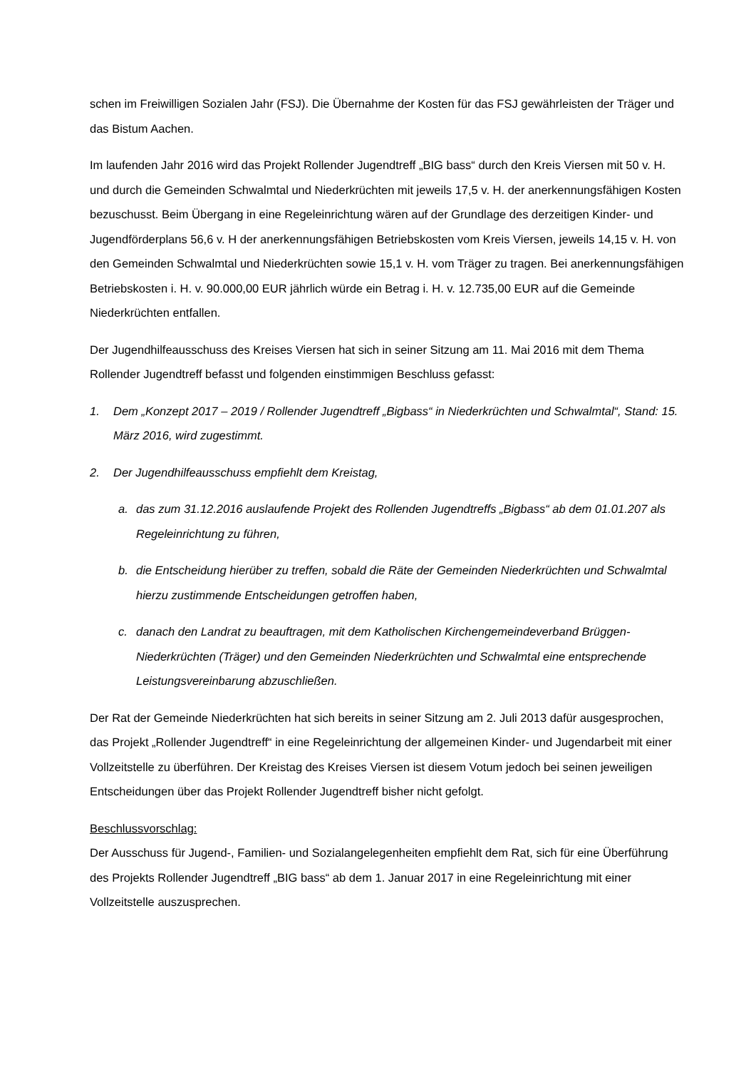schen im Freiwilligen Sozialen Jahr (FSJ). Die Übernahme der Kosten für das FSJ gewährleisten der Träger und das Bistum Aachen.
Im laufenden Jahr 2016 wird das Projekt Rollender Jugendtreff „BIG bass“ durch den Kreis Viersen mit 50 v. H. und durch die Gemeinden Schwalmtal und Niederkrüchten mit jeweils 17,5 v. H. der anerkennungsfähigen Kosten bezuschusst. Beim Übergang in eine Regeleinrichtung wären auf der Grundlage des derzeitigen Kinder- und Jugendförderplans 56,6 v. H der anerkennungsfähigen Betriebskosten vom Kreis Viersen, jeweils 14,15 v. H. von den Gemeinden Schwalmtal und Niederkrüchten sowie 15,1 v. H. vom Träger zu tragen. Bei anerkennungsfähigen Betriebskosten i. H. v. 90.000,00 EUR jährlich würde ein Betrag i. H. v. 12.735,00 EUR auf die Gemeinde Niederkrüchten entfallen.
Der Jugendhilfeausschuss des Kreises Viersen hat sich in seiner Sitzung am 11. Mai 2016 mit dem Thema Rollender Jugendtreff befasst und folgenden einstimmigen Beschluss gefasst:
1. Dem „Konzept 2017 – 2019 / Rollender Jugendtreff „Bigbass“ in Niederkrüchten und Schwalmtal“, Stand: 15. März 2016, wird zugestimmt.
2. Der Jugendhilfeausschuss empfiehlt dem Kreistag,
a. das zum 31.12.2016 auslaufende Projekt des Rollenden Jugendtreffs „Bigbass“ ab dem 01.01.207 als Regeleinrichtung zu führen,
b. die Entscheidung hierüber zu treffen, sobald die Räte der Gemeinden Niederkrüchten und Schwalmtal hierzu zustimmende Entscheidungen getroffen haben,
c. danach den Landrat zu beauftragen, mit dem Katholischen Kirchengemeindeverband Brüggen-Niederkrüchten (Träger) und den Gemeinden Niederkrüchten und Schwalmtal eine entsprechende Leistungsvereinbarung abzuschließen.
Der Rat der Gemeinde Niederkrüchten hat sich bereits in seiner Sitzung am 2. Juli 2013 dafür ausgesprochen, das Projekt „Rollender Jugendtreff“ in eine Regeleinrichtung der allgemeinen Kinder- und Jugendarbeit mit einer Vollzeitstelle zu überführen. Der Kreistag des Kreises Viersen ist diesem Votum jedoch bei seinen jeweiligen Entscheidungen über das Projekt Rollender Jugendtreff bisher nicht gefolgt.
Beschlussvorschlag:
Der Ausschuss für Jugend-, Familien- und Sozialangelegenheiten empfiehlt dem Rat, sich für eine Überführung des Projekts Rollender Jugendtreff „BIG bass“ ab dem 1. Januar 2017 in eine Regeleinrichtung mit einer Vollzeitstelle auszusprechen.